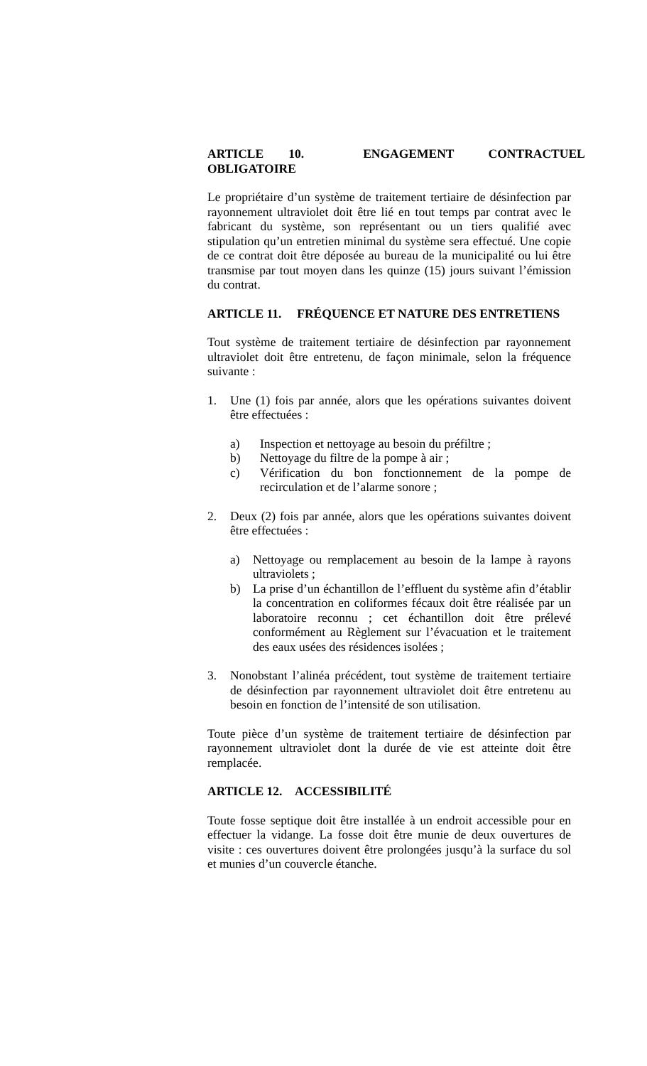ARTICLE 10. ENGAGEMENT CONTRACTUEL OBLIGATOIRE
Le propriétaire d’un système de traitement tertiaire de désinfection par rayonnement ultraviolet doit être lié en tout temps par contrat avec le fabricant du système, son représentant ou un tiers qualifié avec stipulation qu’un entretien minimal du système sera effectué. Une copie de ce contrat doit être déposée au bureau de la municipalité ou lui être transmise par tout moyen dans les quinze (15) jours suivant l’émission du contrat.
ARTICLE 11. FRÉQUENCE ET NATURE DES ENTRETIENS
Tout système de traitement tertiaire de désinfection par rayonnement ultraviolet doit être entretenu, de façon minimale, selon la fréquence suivante :
1. Une (1) fois par année, alors que les opérations suivantes doivent être effectuées :
a) Inspection et nettoyage au besoin du préfiltre ;
b) Nettoyage du filtre de la pompe à air ;
c) Vérification du bon fonctionnement de la pompe de recirculation et de l’alarme sonore ;
2. Deux (2) fois par année, alors que les opérations suivantes doivent être effectuées :
a) Nettoyage ou remplacement au besoin de la lampe à rayons ultraviolets ;
b) La prise d’un échantillon de l’effluent du système afin d’établir la concentration en coliformes fécaux doit être réalisée par un laboratoire reconnu ; cet échantillon doit être prélevé conformément au Règlement sur l’évacuation et le traitement des eaux usées des résidences isolées ;
3. Nonobstant l’alinéa précédent, tout système de traitement tertiaire de désinfection par rayonnement ultraviolet doit être entretenu au besoin en fonction de l’intensité de son utilisation.
Toute pièce d’un système de traitement tertiaire de désinfection par rayonnement ultraviolet dont la durée de vie est atteinte doit être remplacée.
ARTICLE 12. ACCESSIBILITÉ
Toute fosse septique doit être installée à un endroit accessible pour en effectuer la vidange. La fosse doit être munie de deux ouvertures de visite : ces ouvertures doivent être prolongées jusqu’à la surface du sol et munies d’un couvercle étanche.